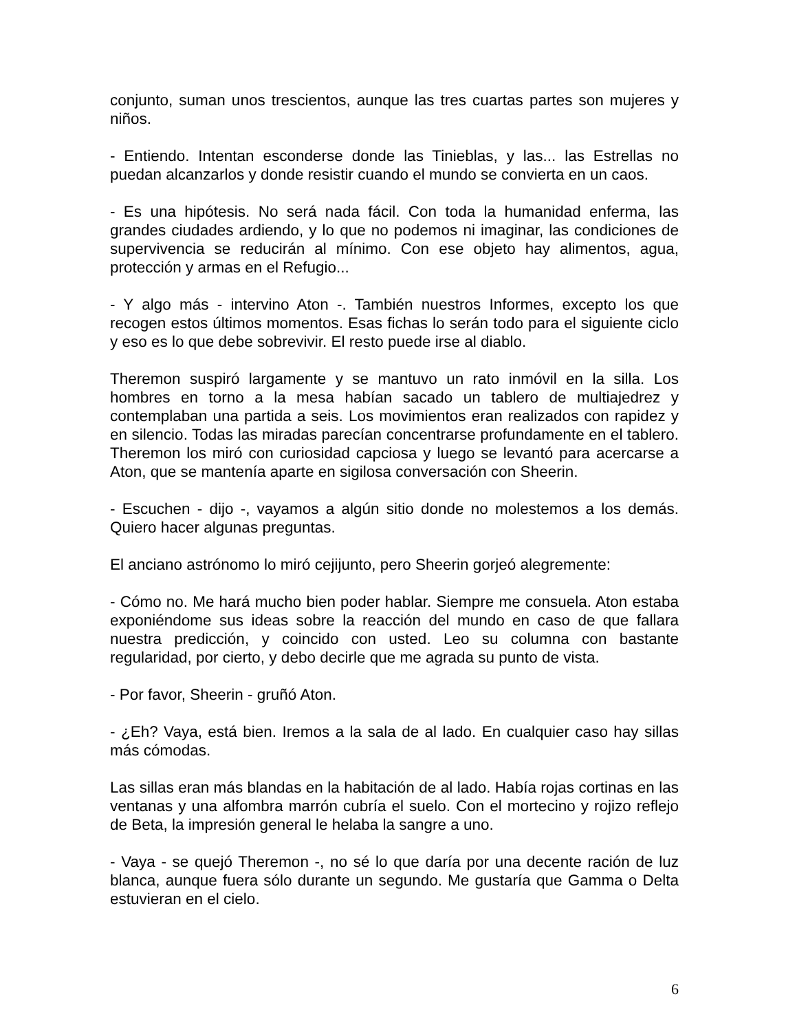conjunto, suman unos trescientos, aunque las tres cuartas partes son mujeres y niños.
- Entiendo. Intentan esconderse donde las Tinieblas, y las... las Estrellas no puedan alcanzarlos y donde resistir cuando el mundo se convierta en un caos.
- Es una hipótesis. No será nada fácil. Con toda la humanidad enferma, las grandes ciudades ardiendo, y lo que no podemos ni imaginar, las condiciones de supervivencia se reducirán al mínimo. Con ese objeto hay alimentos, agua, protección y armas en el Refugio...
- Y algo más - intervino Aton -. También nuestros Informes, excepto los que recogen estos últimos momentos. Esas fichas lo serán todo para el siguiente ciclo y eso es lo que debe sobrevivir. El resto puede irse al diablo.
Theremon suspiró largamente y se mantuvo un rato inmóvil en la silla. Los hombres en torno a la mesa habían sacado un tablero de multiajedrez y contemplaban una partida a seis. Los movimientos eran realizados con rapidez y en silencio. Todas las miradas parecían concentrarse profundamente en el tablero. Theremon los miró con curiosidad capciosa y luego se levantó para acercarse a Aton, que se mantenía aparte en sigilosa conversación con Sheerin.
- Escuchen - dijo -, vayamos a algún sitio donde no molestemos a los demás. Quiero hacer algunas preguntas.
El anciano astrónomo lo miró cejijunto, pero Sheerin gorjeó alegremente:
- Cómo no. Me hará mucho bien poder hablar. Siempre me consuela. Aton estaba exponiéndome sus ideas sobre la reacción del mundo en caso de que fallara nuestra predicción, y coincido con usted. Leo su columna con bastante regularidad, por cierto, y debo decirle que me agrada su punto de vista.
- Por favor, Sheerin - gruñó Aton.
- ¿Eh? Vaya, está bien. Iremos a la sala de al lado. En cualquier caso hay sillas más cómodas.
Las sillas eran más blandas en la habitación de al lado. Había rojas cortinas en las ventanas y una alfombra marrón cubría el suelo. Con el mortecino y rojizo reflejo de Beta, la impresión general le helaba la sangre a uno.
- Vaya - se quejó Theremon -, no sé lo que daría por una decente ración de luz blanca, aunque fuera sólo durante un segundo. Me gustaría que Gamma o Delta estuvieran en el cielo.
6